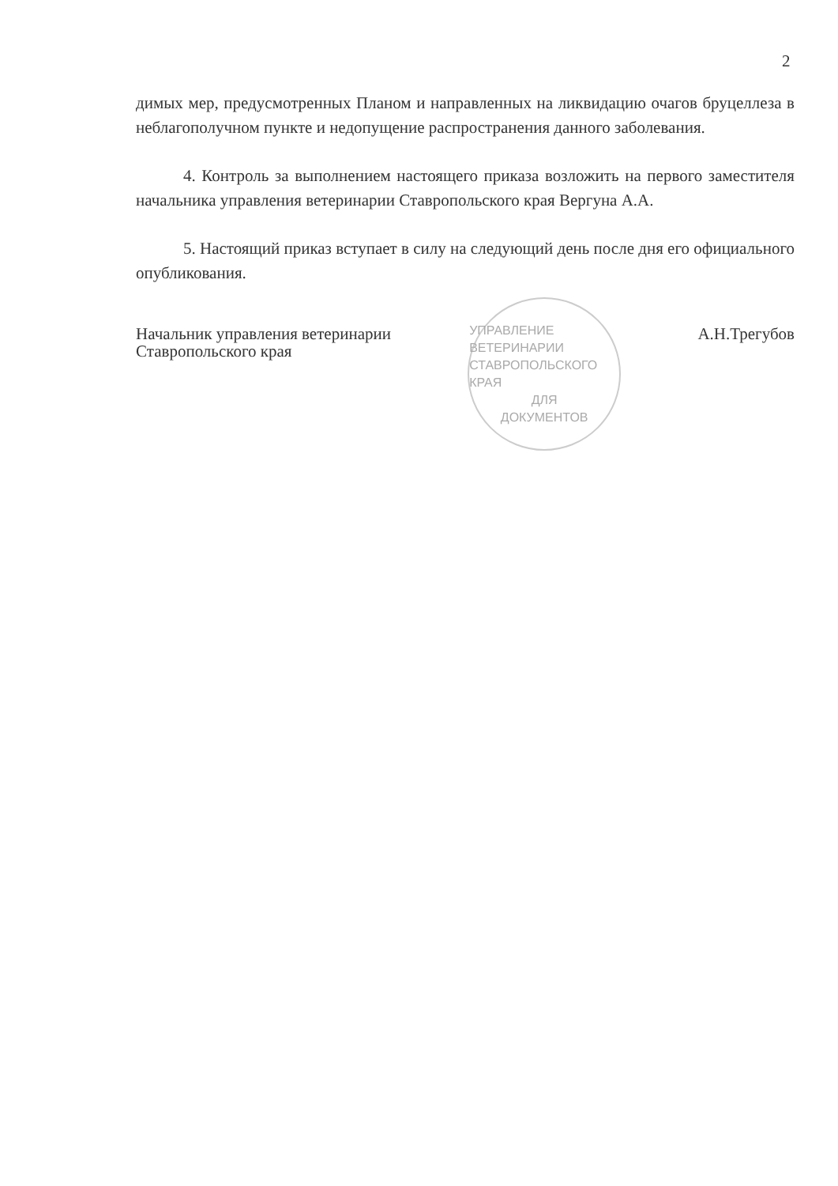2
димых мер, предусмотренных Планом и направленных на ликвидацию очагов бруцеллеза в неблагополучном пункте и недопущение распространения данного заболевания.
4. Контроль за выполнением настоящего приказа возложить на первого заместителя начальника управления ветеринарии Ставропольского края Вергуна А.А.
5. Настоящий приказ вступает в силу на следующий день после дня его официального опубликования.
Начальник управления ветеринарии
Ставропольского края
УПРАВЛЕНИЕ ВЕТЕРИНАРИИ СТАВРОПОЛЬСКОГО КРАЯ
ДЛЯ
ДОКУМЕНТОВ
А.Н.Трегубов